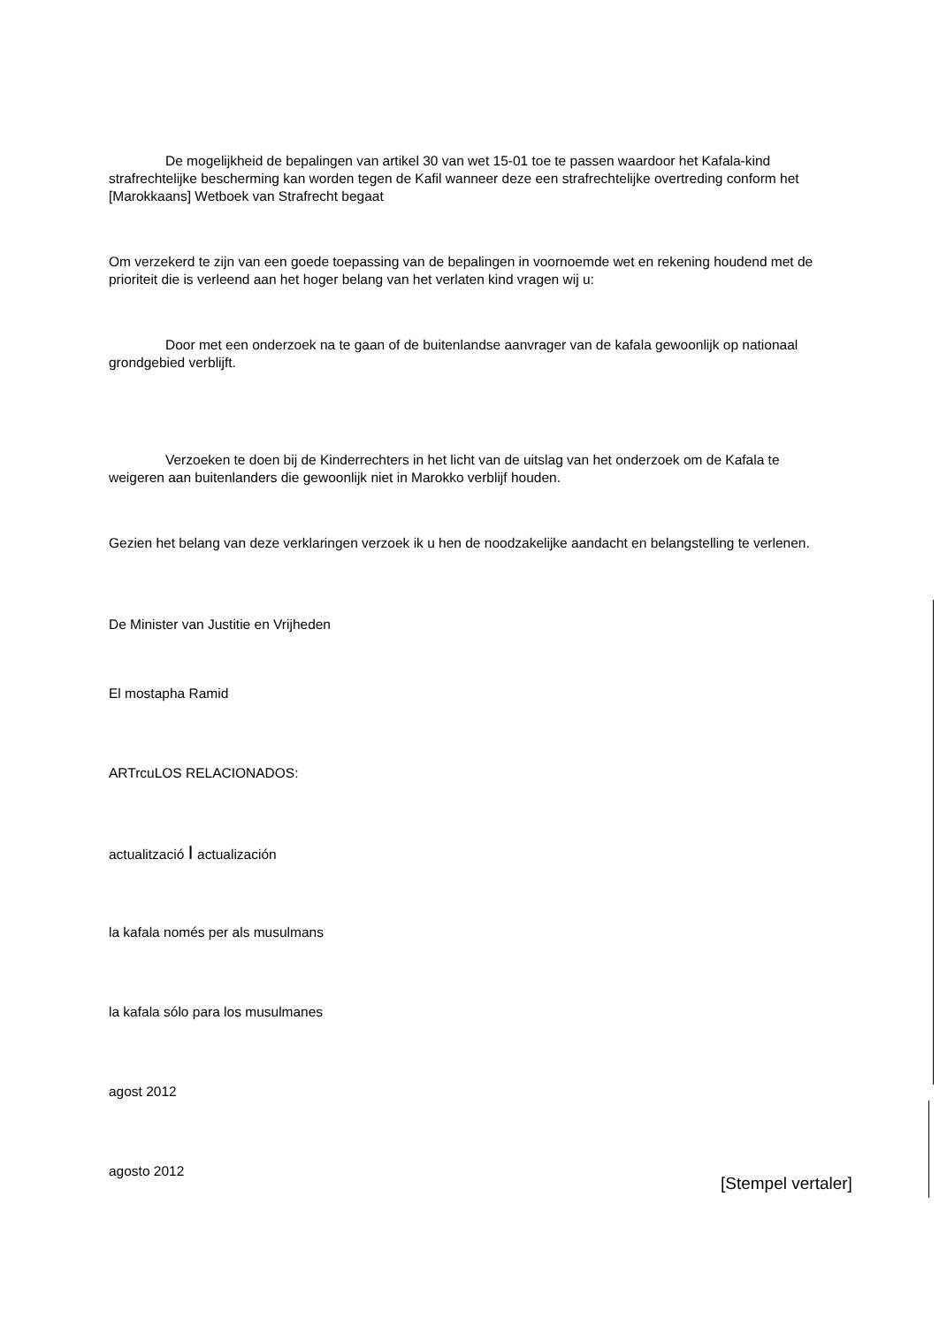De mogelijkheid de bepalingen van artikel 30 van wet 15-01 toe te passen waardoor het Kafala-kind strafrechtelijke bescherming kan worden tegen de Kafil wanneer deze een strafrechtelijke overtreding conform het [Marokkaans] Wetboek van Strafrecht begaat
Om verzekerd te zijn van een goede toepassing van de bepalingen in voornoemde wet en rekening houdend met de prioriteit die is verleend aan het hoger belang van het verlaten kind vragen wij u:
Door met een onderzoek na te gaan of de buitenlandse aanvrager van de kafala gewoonlijk op nationaal grondgebied verblijft.
Verzoeken te doen bij de Kinderrechters in het licht van de uitslag van het onderzoek om de Kafala te weigeren aan buitenlanders die gewoonlijk niet in Marokko verblijf houden.
Gezien het belang van deze verklaringen verzoek ik u hen de noodzakelijke aandacht en belangstelling te verlenen.
De Minister van Justitie en Vrijheden
El mostapha Ramid
ARTrcuLOS RELACIONADOS:
actualització I actualización
la kafala només per als musulmans
la kafala sólo para los musulmanes
agost 2012
agosto 2012
[Stempel vertaler]